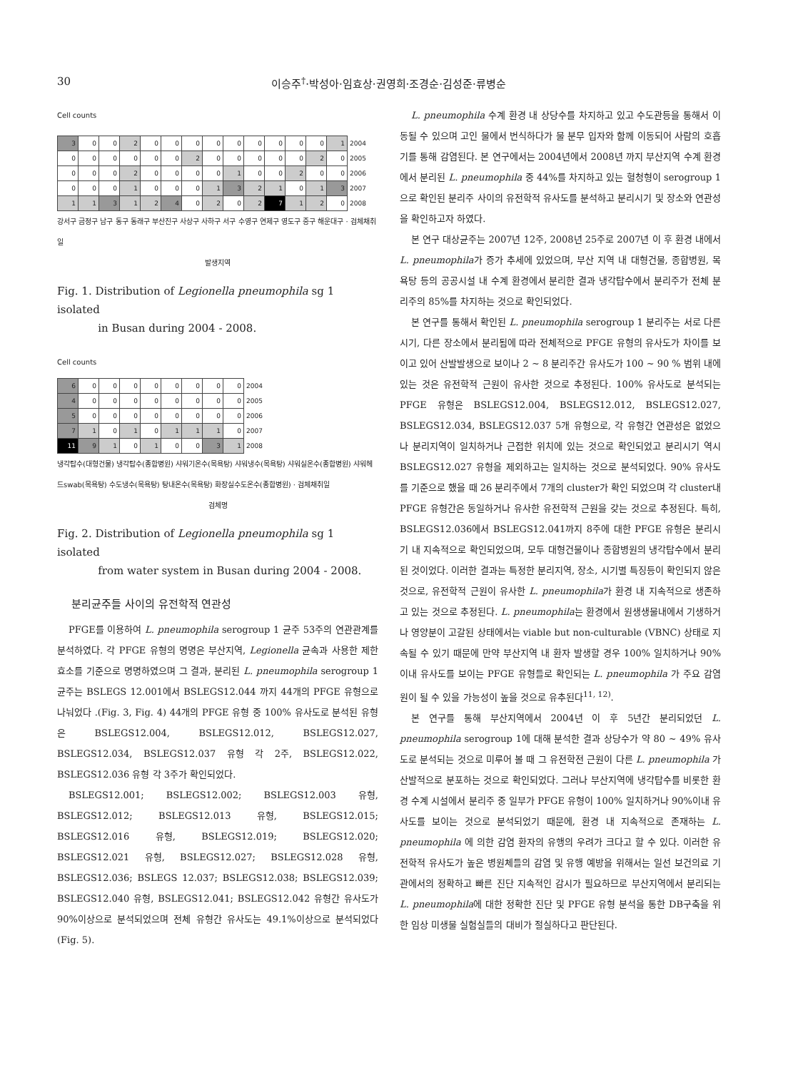30 이승주<sup>†</sup>·박성아·임효상·권영희·조경순·김성준·류병순
Cell counts
| 3 | 0 | 0 | 2 | 0 | 0 | 0 | 0 | 0 | 0 | 0 | 0 | 0 | 1 | 2004 |
| 0 | 0 | 0 | 0 | 0 | 0 | 2 | 0 | 0 | 0 | 0 | 0 | 2 | 0 | 2005 |
| 0 | 0 | 0 | 2 | 0 | 0 | 0 | 0 | 1 | 0 | 0 | 2 | 0 | 0 | 2006 |
| 0 | 0 | 0 | 1 | 0 | 0 | 0 | 1 | 3 | 2 | 1 | 0 | 1 | 3 | 2007 |
| 1 | 1 | 3 | 1 | 2 | 4 | 0 | 2 | 0 | 2 | 7 | 1 | 2 | 0 | 2008 |
강서구 금정구 남구 동구 동래구 부산진구 사상구 사하구 서구 수영구 연제구 영도구 중구 해운대구 · 검체채취일
발생지역
Fig. 1. Distribution of Legionella pneumophila sg 1 isolated
in Busan during 2004 - 2008.
Cell counts
| 6 | 0 | 0 | 0 | 0 | 0 | 0 | 0 | 0 | 2004 |
| 4 | 0 | 0 | 0 | 0 | 0 | 0 | 0 | 0 | 2005 |
| 5 | 0 | 0 | 0 | 0 | 0 | 0 | 0 | 0 | 2006 |
| 7 | 1 | 0 | 1 | 0 | 1 | 1 | 1 | 0 | 2007 |
| 11 | 9 | 1 | 0 | 1 | 0 | 0 | 3 | 1 | 2008 |
냉각탑수(대형건물) 냉각탑수(종합병원) 샤워기온수(목욕탕) 샤워냉수(목욕탕) 샤워실온수(종합병원) 샤워헤드swab(목욕탕) 수도냉수(목욕탕) 탕내온수(목욕탕) 화장실수도온수(종합병원) · 검체채취일
검체명
Fig. 2. Distribution of Legionella pneumophila sg 1 isolated
from water system in Busan during 2004 - 2008.
분리균주들 사이의 유전학적 연관성
PFGE를 이용하여 L. pneumophila serogroup 1 균주 53주의 연관관계를 분석하였다. 각 PFGE 유형의 명명은 부산지역, Legionella 균속과 사용한 제한효소를 기준으로 명명하였으며 그 결과, 분리된 L. pneumophila serogroup 1 균주는 BSLEGS 12.001에서 BSLEGS12.044 까지 44개의 PFGE 유형으로 나눠었다 .(Fig. 3, Fig. 4) 44개의 PFGE 유형 중 100% 유사도로 분석된 유형은 BSLEGS12.004, BSLEGS12.012, BSLEGS12.027, BSLEGS12.034, BSLEGS12.037 유형 각 2주, BSLEGS12.022, BSLEGS12.036 유형 각 3주가 확인되었다.
BSLEGS12.001; BSLEGS12.002; BSLEGS12.003 유형, BSLEGS12.012; BSLEGS12.013 유형, BSLEGS12.015; BSLEGS12.016 유형, BSLEGS12.019; BSLEGS12.020; BSLEGS12.021 유형, BSLEGS12.027; BSLEGS12.028 유형, BSLEGS12.036; BSLEGS 12.037; BSLEGS12.038; BSLEGS12.039; BSLEGS12.040 유형, BSLEGS12.041; BSLEGS12.042 유형간 유사도가 90%이상으로 분석되었으며 전체 유형간 유사도는 49.1%이상으로 분석되었다 (Fig. 5).
L. pneumophila 수계 환경 내 상당수를 차지하고 있고 수도관등을 통해서 이동될 수 있으며 고인 물에서 번식하다가 물 분무 입자와 함께 이동되어 사람의 호흡기를 통해 감염된다. 본 연구에서는 2004년에서 2008년 까지 부산지역 수계 환경에서 분리된 L. pneumophila 중 44%를 차지하고 있는 혈청형이 serogroup 1으로 확인된 분리주 사이의 유전학적 유사도를 분석하고 분리시기 및 장소와 연관성을 확인하고자 하였다.
본 연구 대상균주는 2007년 12주, 2008년 25주로 2007년 이 후 환경 내에서 L. pneumophila가 증가 추세에 있었으며, 부산 지역 내 대형건물, 종합병원, 목욕탕 등의 공공시설 내 수계 환경에서 분리한 결과 냉각탑수에서 분리주가 전체 분리주의 85%를 차지하는 것으로 확인되었다.
본 연구를 통해서 확인된 L. pneumophila serogroup 1 분리주는 서로 다른 시기, 다른 장소에서 분리됨에 따라 전체적으로 PFGE 유형의 유사도가 차이를 보이고 있어 산발발생으로 보이나 2 ~ 8 분리주간 유사도가 100 ~ 90 % 범위 내에 있는 것은 유전학적 근원이 유사한 것으로 추정된다. 100% 유사도로 분석되는 PFGE 유형은 BSLEGS12.004, BSLEGS12.012, BSLEGS12.027, BSLEGS12.034, BSLEGS12.037 5개 유형으로, 각 유형간 연관성은 없었으나 분리지역이 일치하거나 근접한 위치에 있는 것으로 확인되었고 분리시기 역시 BSLEGS12.027 유형을 제외하고는 일치하는 것으로 분석되었다. 90% 유사도를 기준으로 했을 때 26 분리주에서 7개의 cluster가 확인 되었으며 각 cluster내 PFGE 유형간은 동일하거나 유사한 유전학적 근원을 갖는 것으로 추정된다. 특히, BSLEGS12.036에서 BSLEGS12.041까지 8주에 대한 PFGE 유형은 분리시기 내 지속적으로 확인되었으며, 모두 대형건물이나 종합병원의 냉각탑수에서 분리된 것이었다. 이러한 결과는 특정한 분리지역, 장소, 시기별 특징등이 확인되지 않은 것으로, 유전학적 근원이 유사한 L. pneumophila가 환경 내 지속적으로 생존하고 있는 것으로 추정된다. L. pneumophila는 환경에서 원생생물내에서 기생하거나 영양분이 고갈된 상태에서는 viable but non-culturable (VBNC) 상태로 지속될 수 있기 때문에 만약 부산지역 내 환자 발생할 경우 100% 일치하거나 90%이내 유사도를 보이는 PFGE 유형들로 확인되는 L. pneumophila 가 주요 감염원이 될 수 있을 가능성이 높을 것으로 유추된다<sup>11, 12)</sup>.
본 연구를 통해 부산지역에서 2004년 이 후 5년간 분리되었던 L. pneumophila serogroup 1에 대해 분석한 결과 상당수가 약 80 ~ 49% 유사도로 분석되는 것으로 미루어 볼 때 그 유전학전 근원이 다른 L. pneumophila 가 산발적으로 분포하는 것으로 확인되었다. 그러나 부산지역에 냉각탑수를 비롯한 환경 수계 시설에서 분리주 중 일부가 PFGE 유형이 100% 일치하거나 90%이내 유사도를 보이는 것으로 분석되었기 때문에, 환경 내 지속적으로 존재하는 L. pneumophila 에 의한 감염 환자의 유행의 우려가 크다고 할 수 있다. 이러한 유전학적 유사도가 높은 병원체들의 감염 및 유행 예방을 위해서는 일선 보건의료 기관에서의 정확하고 빠른 진단 지속적인 감시가 필요하므로 부산지역에서 분리되는 L. pneumophila에 대한 정확한 진단 및 PFGE 유형 분석을 통한 DB구축을 위한 임상 미생물 실험실들의 대비가 절실하다고 판단된다.